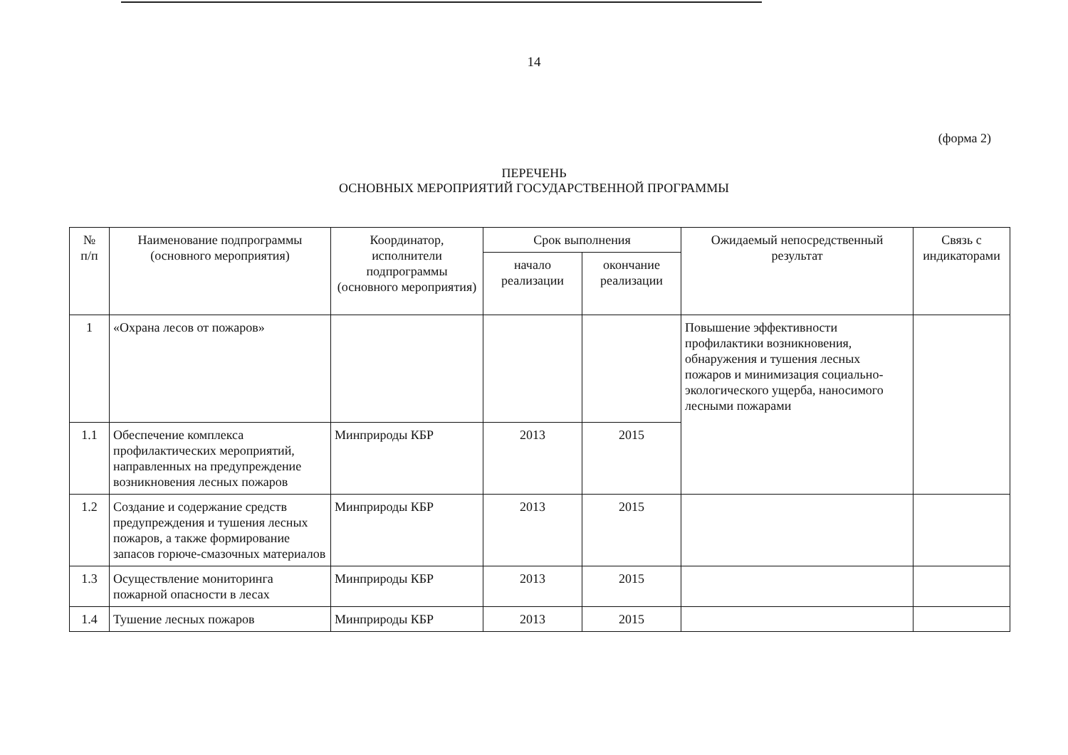14
(форма 2)
ПЕРЕЧЕНЬ
ОСНОВНЫХ МЕРОПРИЯТИЙ ГОСУДАРСТВЕННОЙ ПРОГРАММЫ
| № п/п | Наименование подпрограммы (основного мероприятия) | Координатор, исполнители подпрограммы (основного мероприятия) | Срок выполнения | | Ожидаемый непосредственный результат | Связь с индикаторами |
| --- | --- | --- | --- | --- | --- | --- |
| | | | начало реализации | окончание реализации | | |
| 1 | «Охрана лесов от пожаров» | | | | Повышение эффективности профилактики возникновения, обнаружения и тушения лесных пожаров и минимизация социально-экологического ущерба, наносимого лесными пожарами | |
| 1.1 | Обеспечение комплекса профилактических мероприятий, направленных на предупреждение возникновения лесных пожаров | Минприроды КБР | 2013 | 2015 | | |
| 1.2 | Создание и содержание средств предупреждения и тушения лесных пожаров, а также формирование запасов горюче-смазочных материалов | Минприроды КБР | 2013 | 2015 | | |
| 1.3 | Осуществление мониторинга пожарной опасности в лесах | Минприроды КБР | 2013 | 2015 | | |
| 1.4 | Тушение лесных пожаров | Минприроды КБР | 2013 | 2015 | | |